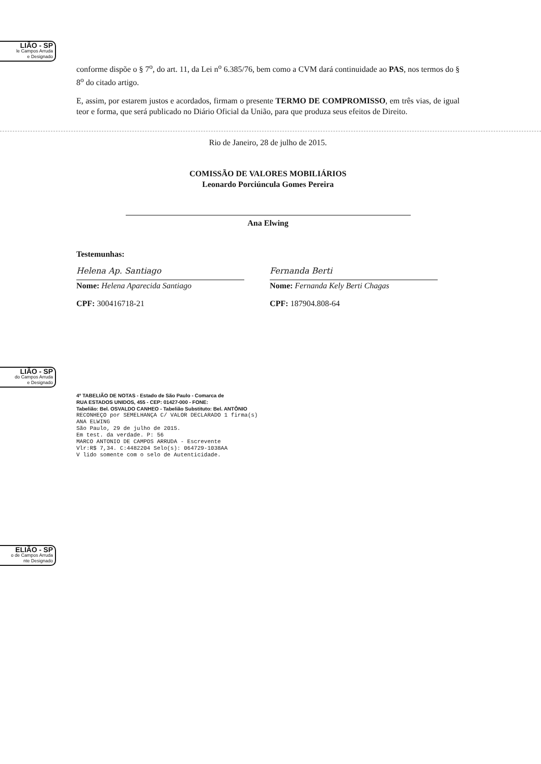LIÃO - SP
le Campos Arruda
e Designado
LIÃO - SP
do Campos Arruda
e Designado
ELIÃO - SP
o de Campos Arruda
nte Designado
conforme dispõe o § 7<sup>o</sup>, do art. 11, da Lei n<sup>o</sup> 6.385/76, bem como a CVM dará continuidade ao PAS, nos termos do § 8<sup>o</sup> do citado artigo.
E, assim, por estarem justos e acordados, firmam o presente TERMO DE COMPROMISSO, em três vias, de igual teor e forma, que será publicado no Diário Oficial da União, para que produza seus efeitos de Direito.
Rio de Janeiro, 28 de julho de 2015.
COMISSÃO DE VALORES MOBILIÁRIOS
Leonardo Porciúncula Gomes Pereira
Ana Elwing
Testemunhas:
Helena Ap. Santiago
Nome: Helena Aparecida Santiago
CPF: 300416718-21
Fernanda Berti
Nome: Fernanda Kely Berti Chagas
CPF: 187904.808-64
4º TABELIÃO DE NOTAS - Estado de São Paulo - Comarca de
RUA ESTADOS UNIDOS, 455 - CEP: 01427-000 - FONE:
Tabelião: Bel. OSVALDO CANHEO - Tabelião Substituto: Bel. ANTÔNIO
RECONHEÇO por SEMELHANÇA C/ VALOR DECLARADO 1 firma(s)
ANA ELWING
São Paulo, 29 de julho de 2015.
Em test. da verdade. P: 56
MARCO ANTONIO DE CAMPOS ARRUDA - Escrevente
Vlr:R$ 7,34. C:4482204 Selo(s): 064729-1038AA
V lido somente com o selo de Autenticidade.